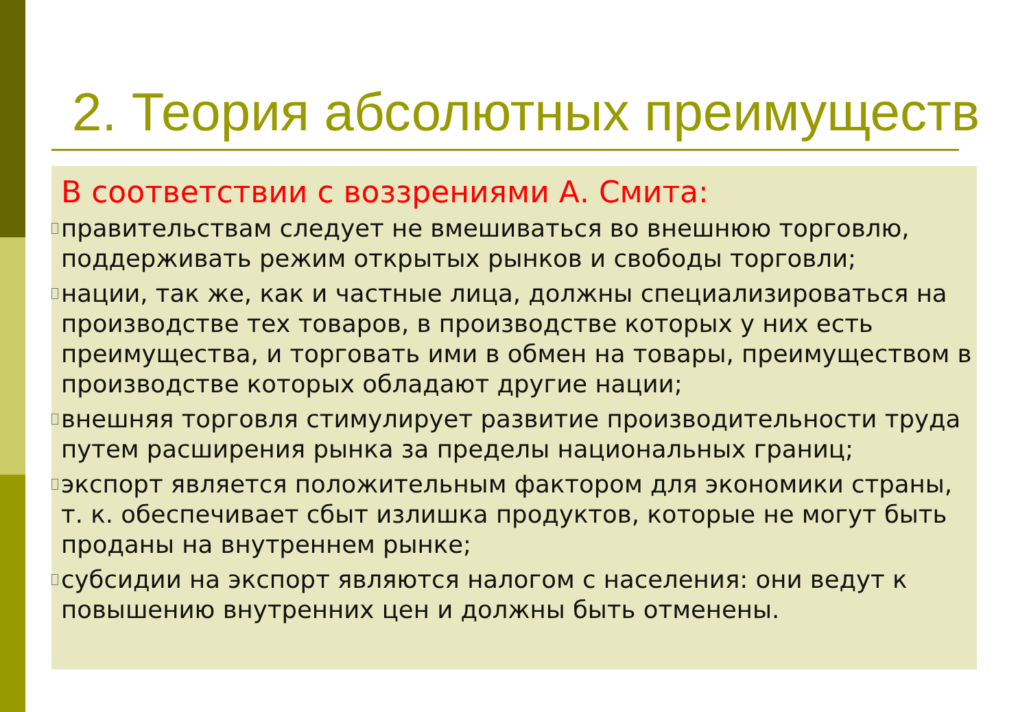2. Теория абсолютных преимуществ
В соответствии с воззрениями А. Смита:
правительствам следует не вмешиваться во внешнюю торговлю, поддерживать режим открытых рынков и свободы торговли;
нации, так же, как и частные лица, должны специализироваться на производстве тех товаров, в производстве которых у них есть преимущества, и торговать ими в обмен на товары, преимуществом в производстве которых обладают другие нации;
внешняя торговля стимулирует развитие производительности труда путем расширения рынка за пределы национальных границ;
экспорт является положительным фактором для экономики страны, т. к. обеспечивает сбыт излишка продуктов, которые не могут быть проданы на внутреннем рынке;
субсидии на экспорт являются налогом с населения: они ведут к повышению внутренних цен и должны быть отменены.